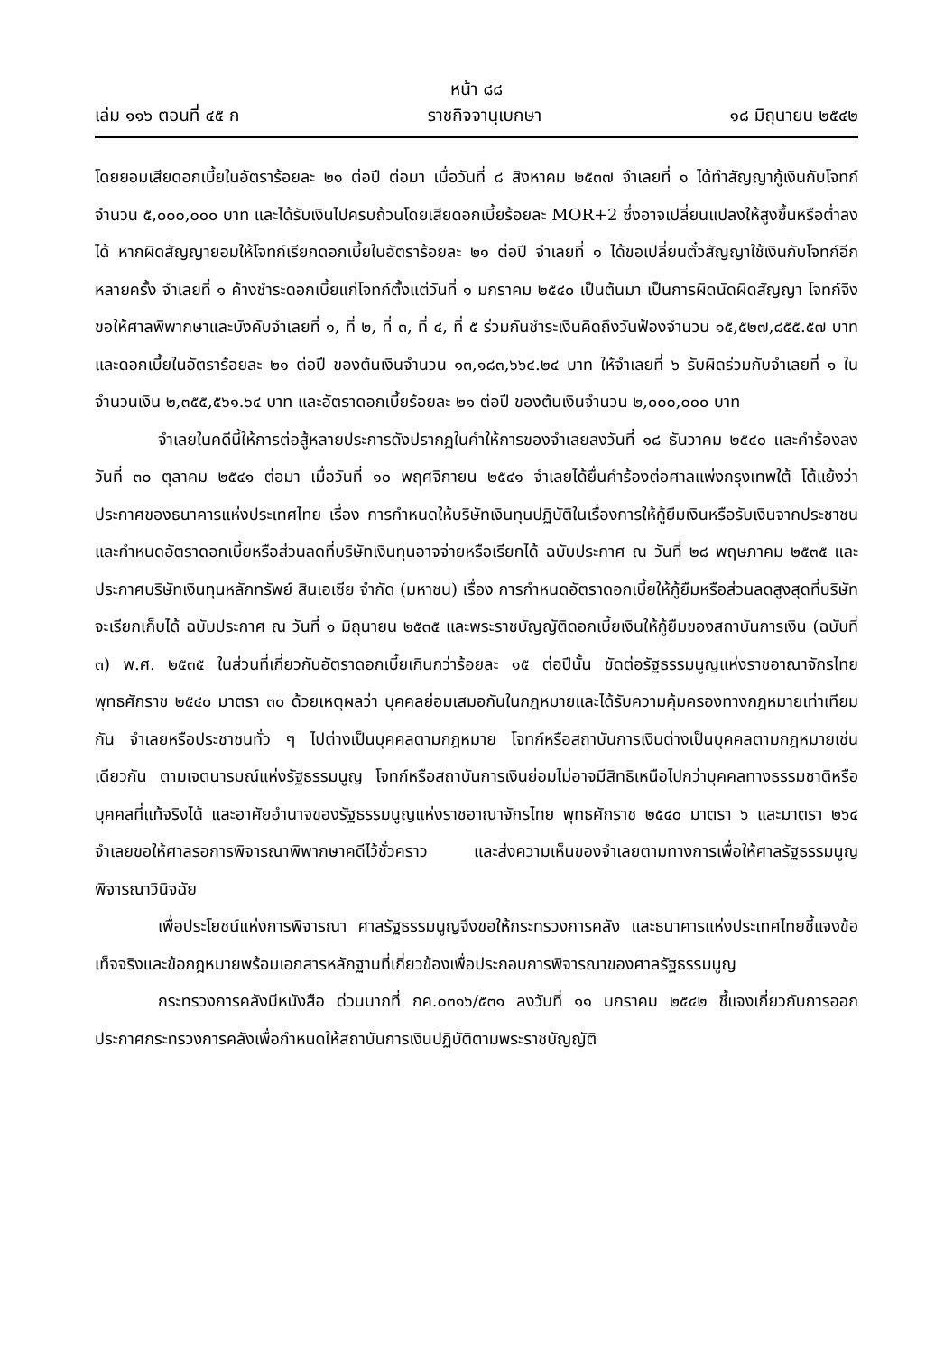หน้า ๘๘
เล่ม ๑๑๖ ตอนที่ ๔๕ ก ราชกิจจานุเบกษา ๑๘ มิถุนายน ๒๕๔๒
โดยยอมเสียดอกเบี้ยในอัตราร้อยละ ๒๑ ต่อปี ต่อมา เมื่อวันที่ ๘ สิงหาคม ๒๕๓๗ จำเลยที่ ๑ ได้ทำสัญญากู้เงินกับโจทก์จำนวน ๕,๐๐๐,๐๐๐ บาท และได้รับเงินไปครบถ้วนโดยเสียดอกเบี้ยร้อยละ MOR+2 ซึ่งอาจเปลี่ยนแปลงให้สูงขึ้นหรือต่ำลงได้ หากผิดสัญญายอมให้โจทก์เรียกดอกเบี้ยในอัตราร้อยละ ๒๑ ต่อปี จำเลยที่ ๑ ได้ขอเปลี่ยนตั๋วสัญญาใช้เงินกับโจทก์อีกหลายครั้ง จำเลยที่ ๑ ค้างชำระดอกเบี้ยแก่โจทก์ตั้งแต่วันที่ ๑ มกราคม ๒๕๔๐ เป็นต้นมา เป็นการผิดนัดผิดสัญญา โจทก์จึงขอให้ศาลพิพากษาและบังคับจำเลยที่ ๑, ที่ ๒, ที่ ๓, ที่ ๔, ที่ ๕ ร่วมกันชำระเงินคิดถึงวันฟ้องจำนวน ๑๕,๕๒๗,๘๕๕.๕๗ บาท และดอกเบี้ยในอัตราร้อยละ ๒๑ ต่อปี ของต้นเงินจำนวน ๑๓,๑๘๓,๖๖๔.๒๔ บาท ให้จำเลยที่ ๖ รับผิดร่วมกับจำเลยที่ ๑ ในจำนวนเงิน ๒,๓๕๕,๕๖๑.๖๔ บาท และอัตราดอกเบี้ยร้อยละ ๒๑ ต่อปี ของต้นเงินจำนวน ๒,๐๐๐,๐๐๐ บาท
จำเลยในคดีนี้ให้การต่อสู้หลายประการดังปรากฏในคำให้การของจำเลยลงวันที่ ๑๘ ธันวาคม ๒๕๔๐ และคำร้องลงวันที่ ๓๐ ตุลาคม ๒๕๔๑ ต่อมา เมื่อวันที่ ๑๐ พฤศจิกายน ๒๕๔๑ จำเลยได้ยื่นคำร้องต่อศาลแพ่งกรุงเทพใต้ โต้แย้งว่า ประกาศของธนาคารแห่งประเทศไทย เรื่อง การกำหนดให้บริษัทเงินทุนปฏิบัติในเรื่องการให้กู้ยืมเงินหรือรับเงินจากประชาชนและกำหนดอัตราดอกเบี้ยหรือส่วนลดที่บริษัทเงินทุนอาจจ่ายหรือเรียกได้ ฉบับประกาศ ณ วันที่ ๒๘ พฤษภาคม ๒๕๓๕ และประกาศบริษัทเงินทุนหลักทรัพย์ สินเอเซีย จำกัด (มหาชน) เรื่อง การกำหนดอัตราดอกเบี้ยให้กู้ยืมหรือส่วนลดสูงสุดที่บริษัทจะเรียกเก็บได้ ฉบับประกาศ ณ วันที่ ๑ มิถุนายน ๒๕๓๕ และพระราชบัญญัติดอกเบี้ยเงินให้กู้ยืมของสถาบันการเงิน (ฉบับที่ ๓) พ.ศ. ๒๕๓๕ ในส่วนที่เกี่ยวกับอัตราดอกเบี้ยเกินกว่าร้อยละ ๑๕ ต่อปีนั้น ขัดต่อรัฐธรรมนูญแห่งราชอาณาจักรไทย พุทธศักราช ๒๕๔๐ มาตรา ๓๐ ด้วยเหตุผลว่า บุคคลย่อมเสมอกันในกฎหมายและได้รับความคุ้มครองทางกฎหมายเท่าเทียมกัน จำเลยหรือประชาชนทั่ว ๆ ไปต่างเป็นบุคคลตามกฎหมาย โจทก์หรือสถาบันการเงินต่างเป็นบุคคลตามกฎหมายเช่นเดียวกัน ตามเจตนารมณ์แห่งรัฐธรรมนูญ โจทก์หรือสถาบันการเงินย่อมไม่อาจมีสิทธิเหนือไปกว่าบุคคลทางธรรมชาติหรือบุคคลที่แท้จริงได้ และอาศัยอำนาจของรัฐธรรมนูญแห่งราชอาณาจักรไทย พุทธศักราช ๒๕๔๐ มาตรา ๖ และมาตรา ๒๖๔ จำเลยขอให้ศาลรอการพิจารณาพิพากษาคดีไว้ชั่วคราว และส่งความเห็นของจำเลยตามทางการเพื่อให้ศาลรัฐธรรมนูญพิจารณาวินิจฉัย
เพื่อประโยชน์แห่งการพิจารณา ศาลรัฐธรรมนูญจึงขอให้กระทรวงการคลัง และธนาคารแห่งประเทศไทยชี้แจงข้อเท็จจริงและข้อกฎหมายพร้อมเอกสารหลักฐานที่เกี่ยวข้องเพื่อประกอบการพิจารณาของศาลรัฐธรรมนูญ
กระทรวงการคลังมีหนังสือ ด่วนมากที่ กค.๐๓๑๖/๕๓๑ ลงวันที่ ๑๑ มกราคม ๒๕๔๒ ชี้แจงเกี่ยวกับการออกประกาศกระทรวงการคลังเพื่อกำหนดให้สถาบันการเงินปฏิบัติตามพระราชบัญญัติ